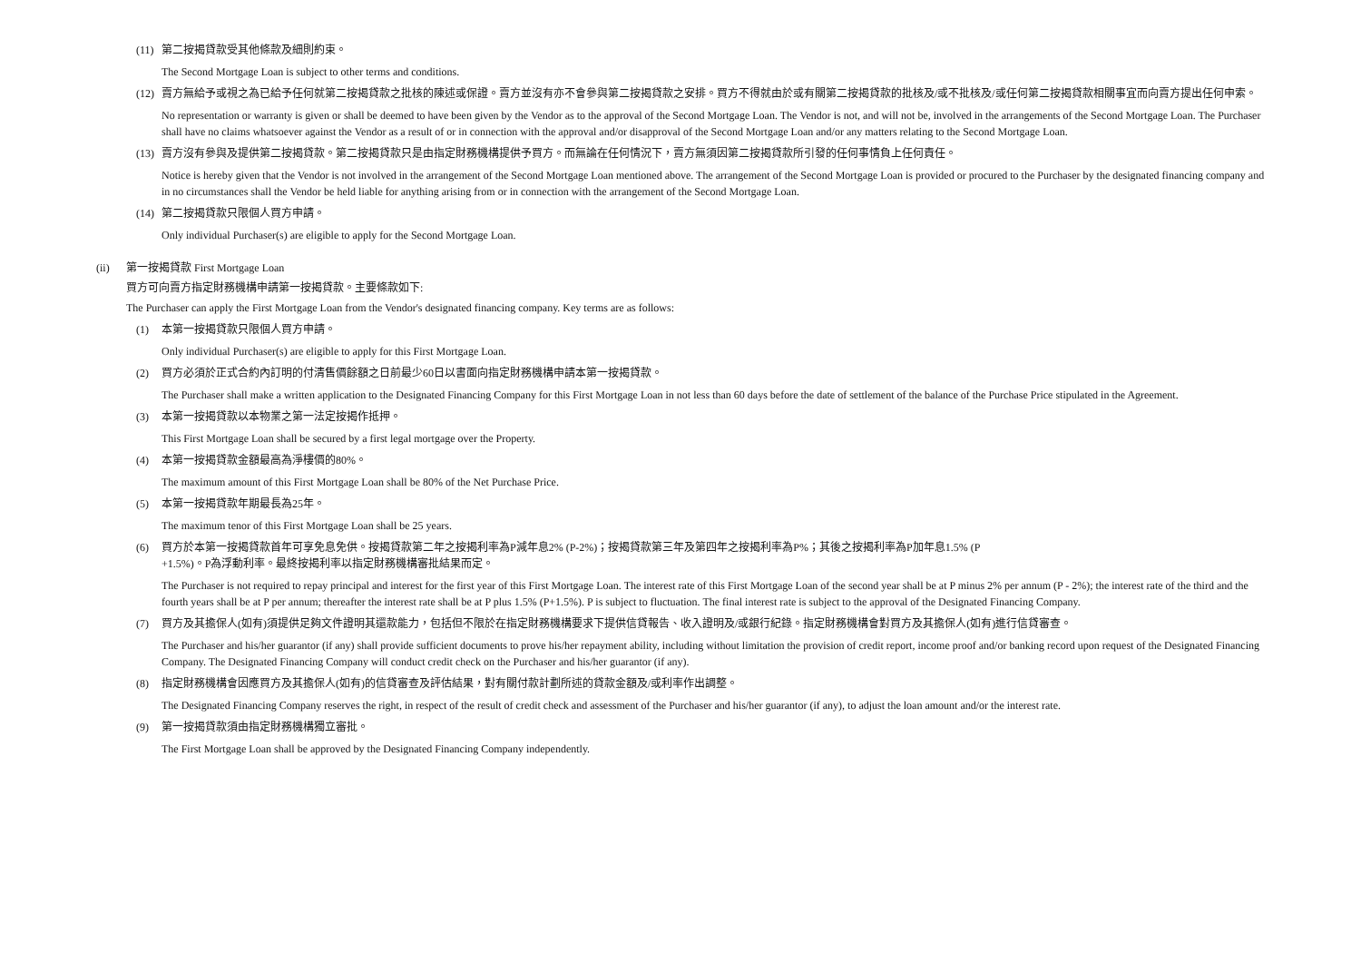(11) 第二按揭貸款受其他條款及細則約束。
The Second Mortgage Loan is subject to other terms and conditions.
(12) 賣方無給予或視之為已給予任何就第二按揭貸款之批核的陳述或保證。賣方並沒有亦不會參與第二按揭貸款之安排。買方不得就由於或有關第二按揭貸款的批核及/或不批核及/或任何第二按揭貸款相關事宜而向賣方提出任何申索。
No representation or warranty is given or shall be deemed to have been given by the Vendor as to the approval of the Second Mortgage Loan. The Vendor is not, and will not be, involved in the arrangements of the Second Mortgage Loan. The Purchaser shall have no claims whatsoever against the Vendor as a result of or in connection with the approval and/or disapproval of the Second Mortgage Loan and/or any matters relating to the Second Mortgage Loan.
(13) 賣方沒有參與及提供第二按揭貸款。第二按揭貸款只是由指定財務機構提供予買方。而無論在任何情況下，賣方無須因第二按揭貸款所引發的任何事情負上任何責任。
Notice is hereby given that the Vendor is not involved in the arrangement of the Second Mortgage Loan mentioned above. The arrangement of the Second Mortgage Loan is provided or procured to the Purchaser by the designated financing company and in no circumstances shall the Vendor be held liable for anything arising from or in connection with the arrangement of the Second Mortgage Loan.
(14) 第二按揭貸款只限個人買方申請。
Only individual Purchaser(s) are eligible to apply for the Second Mortgage Loan.
(ii) 第一按揭貸款 First Mortgage Loan
買方可向賣方指定財務機構申請第一按揭貸款。主要條款如下:
The Purchaser can apply the First Mortgage Loan from the Vendor's designated financing company. Key terms are as follows:
(1) 本第一按揭貸款只限個人買方申請。
Only individual Purchaser(s) are eligible to apply for this First Mortgage Loan.
(2) 買方必須於正式合約內訂明的付清售價餘額之日前最少60日以書面向指定財務機構申請本第一按揭貸款。
The Purchaser shall make a written application to the Designated Financing Company for this First Mortgage Loan in not less than 60 days before the date of settlement of the balance of the Purchase Price stipulated in the Agreement.
(3) 本第一按揭貸款以本物業之第一法定按揭作抵押。
This First Mortgage Loan shall be secured by a first legal mortgage over the Property.
(4) 本第一按揭貸款金額最高為淨樓價的80%。
The maximum amount of this First Mortgage Loan shall be 80% of the Net Purchase Price.
(5) 本第一按揭貸款年期最長為25年。
The maximum tenor of this First Mortgage Loan shall be 25 years.
(6) 買方於本第一按揭貸款首年可享免息免供。按揭貸款第二年之按揭利率為P減年息2% (P-2%)；按揭貸款第三年及第四年之按揭利率為P%；其後之按揭利率為P加年息1.5% (P
+1.5%)。P為浮動利率。最終按揭利率以指定財務機構審批結果而定。
The Purchaser is not required to repay principal and interest for the first year of this First Mortgage Loan. The interest rate of this First Mortgage Loan of the second year shall be at P minus 2% per annum (P - 2%); the interest rate of the third and the fourth years shall be at P per annum; thereafter the interest rate shall be at P plus 1.5% (P+1.5%). P is subject to fluctuation. The final interest rate is subject to the approval of the Designated Financing Company.
(7) 買方及其擔保人(如有)須提供足夠文件證明其還款能力，包括但不限於在指定財務機構要求下提供信貸報告、收入證明及/或銀行紀錄。指定財務機構會對買方及其擔保人(如有)進行信貸審查。
The Purchaser and his/her guarantor (if any) shall provide sufficient documents to prove his/her repayment ability, including without limitation the provision of credit report, income proof and/or banking record upon request of the Designated Financing Company. The Designated Financing Company will conduct credit check on the Purchaser and his/her guarantor (if any).
(8) 指定財務機構會因應買方及其擔保人(如有)的信貸審查及評估結果，對有關付款計劃所述的貸款金額及/或利率作出調整。
The Designated Financing Company reserves the right, in respect of the result of credit check and assessment of the Purchaser and his/her guarantor (if any), to adjust the loan amount and/or the interest rate.
(9) 第一按揭貸款須由指定財務機構獨立審批。
The First Mortgage Loan shall be approved by the Designated Financing Company independently.